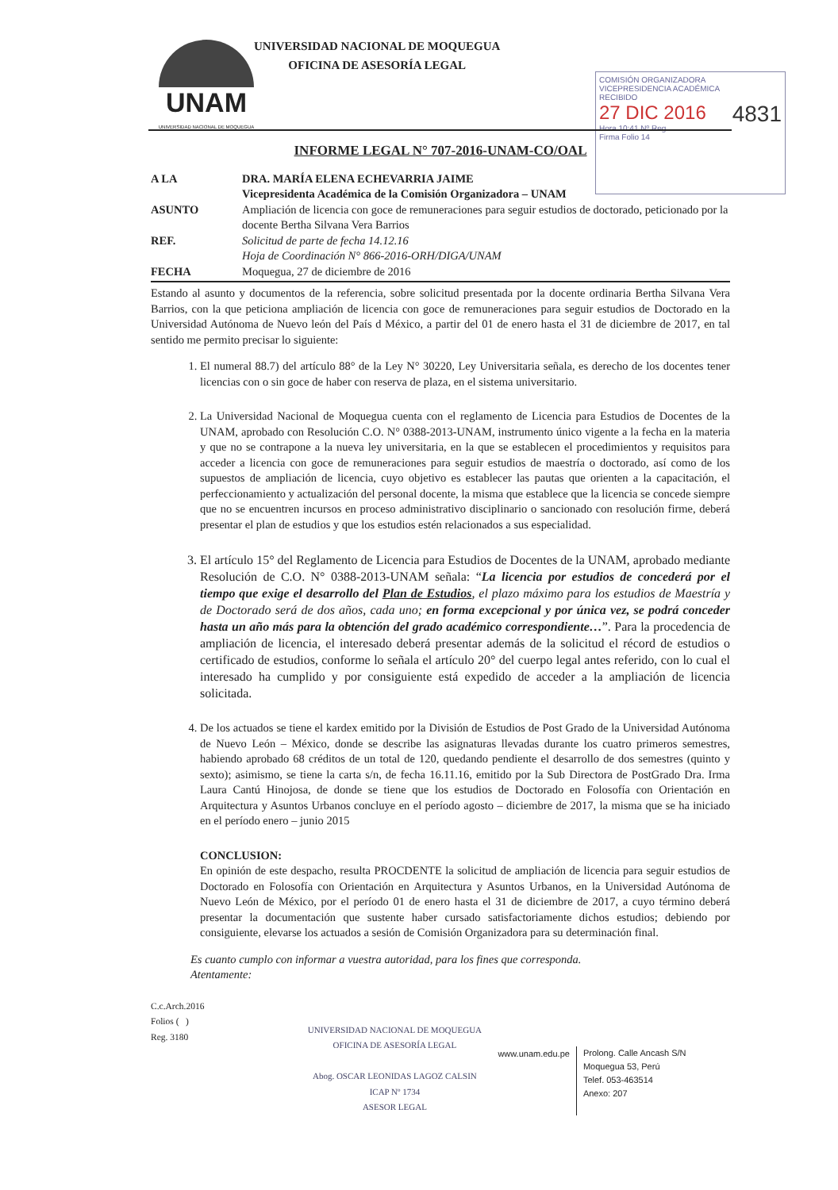UNAM UNIVERSIDAD NACIONAL DE MOQUEGUA
UNIVERSIDAD NACIONAL DE MOQUEGUA
OFICINA DE ASESORÍA LEGAL
COMISIÓN ORGANIZADORA
VICEPRESIDENCIA ACADÉMICA
RECIBIDO
27 DIC 2016 4831
Hora 10:41 Nº Reg.
Firma Folio 14
INFORME LEGAL N° 707-2016-UNAM-CO/OAL
A LA DRA. MARÍA ELENA ECHEVARRIA JAIME
Vicepresidenta Académica de la Comisión Organizadora – UNAM
ASUNTO Ampliación de licencia con goce de remuneraciones para seguir estudios de doctorado, peticionado por la docente Bertha Silvana Vera Barrios
REF. Solicitud de parte de fecha 14.12.16
Hoja de Coordinación N° 866-2016-ORH/DIGA/UNAM
FECHA Moquegua, 27 de diciembre de 2016
Estando al asunto y documentos de la referencia, sobre solicitud presentada por la docente ordinaria Bertha Silvana Vera Barrios, con la que peticiona ampliación de licencia con goce de remuneraciones para seguir estudios de Doctorado en la Universidad Autónoma de Nuevo león del País d México, a partir del 01 de enero hasta el 31 de diciembre de 2017, en tal sentido me permito precisar lo siguiente:
1. El numeral 88.7) del artículo 88° de la Ley N° 30220, Ley Universitaria señala, es derecho de los docentes tener licencias con o sin goce de haber con reserva de plaza, en el sistema universitario.
2. La Universidad Nacional de Moquegua cuenta con el reglamento de Licencia para Estudios de Docentes de la UNAM, aprobado con Resolución C.O. N° 0388-2013-UNAM, instrumento único vigente a la fecha en la materia y que no se contrapone a la nueva ley universitaria, en la que se establecen el procedimientos y requisitos para acceder a licencia con goce de remuneraciones para seguir estudios de maestría o doctorado, así como de los supuestos de ampliación de licencia, cuyo objetivo es establecer las pautas que orienten a la capacitación, el perfeccionamiento y actualización del personal docente, la misma que establece que la licencia se concede siempre que no se encuentren incursos en proceso administrativo disciplinario o sancionado con resolución firme, deberá presentar el plan de estudios y que los estudios estén relacionados a sus especialidad.
3. El artículo 15° del Reglamento de Licencia para Estudios de Docentes de la UNAM, aprobado mediante Resolución de C.O. N° 0388-2013-UNAM señala: “La licencia por estudios de concederá por el tiempo que exige el desarrollo del Plan de Estudios, el plazo máximo para los estudios de Maestría y de Doctorado será de dos años, cada uno; en forma excepcional y por única vez, se podrá conceder hasta un año más para la obtención del grado académico correspondiente…”. Para la procedencia de ampliación de licencia, el interesado deberá presentar además de la solicitud el récord de estudios o certificado de estudios, conforme lo señala el artículo 20° del cuerpo legal antes referido, con lo cual el interesado ha cumplido y por consiguiente está expedido de acceder a la ampliación de licencia solicitada.
4. De los actuados se tiene el kardex emitido por la División de Estudios de Post Grado de la Universidad Autónoma de Nuevo León – México, donde se describe las asignaturas llevadas durante los cuatro primeros semestres, habiendo aprobado 68 créditos de un total de 120, quedando pendiente el desarrollo de dos semestres (quinto y sexto); asimismo, se tiene la carta s/n, de fecha 16.11.16, emitido por la Sub Directora de PostGrado Dra. Irma Laura Cantú Hinojosa, de donde se tiene que los estudios de Doctorado en Folosofía con Orientación en Arquitectura y Asuntos Urbanos concluye en el período agosto – diciembre de 2017, la misma que se ha iniciado en el período enero – junio 2015
CONCLUSION:
En opinión de este despacho, resulta PROCDENTE la solicitud de ampliación de licencia para seguir estudios de Doctorado en Folosofía con Orientación en Arquitectura y Asuntos Urbanos, en la Universidad Autónoma de Nuevo León de México, por el período 01 de enero hasta el 31 de diciembre de 2017, a cuyo término deberá presentar la documentación que sustente haber cursado satisfactoriamente dichos estudios; debiendo por consiguiente, elevarse los actuados a sesión de Comisión Organizadora para su determinación final.
Es cuanto cumplo con informar a vuestra autoridad, para los fines que corresponda.
Atentamente:
C.c.Arch.2016
Folios ( )
Reg. 3180
UNIVERSIDAD NACIONAL DE MOQUEGUA
OFICINA DE ASESORÍA LEGAL
Abog. OSCAR LEONIDAS LAGOZ CALSIN
ICAP Nº 1734
ASESOR LEGAL
www.unam.edu.pe
Prolong. Calle Ancash S/N
Moquegua 53, Perú
Telef. 053-463514
Anexo: 207